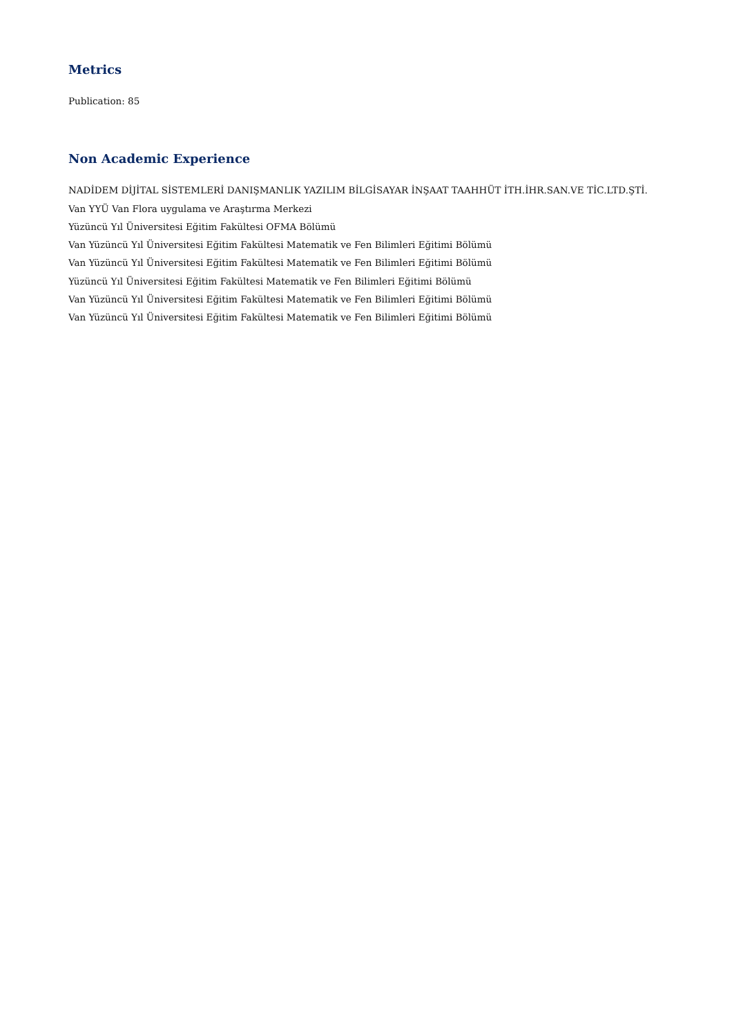Metrics
Publication: 85
Non Academic Experience
NADİDEM DİJİTAL SİSTEMLERİ DANIŞMANLIK YAZILIM BİLGİSAYAR İNŞAAT TAAHHÜT İTH.İHR.SAN.VE TİC.LTD.ŞTİ.
Van YYÜ Van Flora uygulama ve Araştırma Merkezi
Yüzüncü Yıl Üniversitesi Eğitim Fakültesi OFMA Bölümü
Van Yüzüncü Yıl Üniversitesi Eğitim Fakültesi Matematik ve Fen Bilimleri Eğitimi Bölümü
Van Yüzüncü Yıl Üniversitesi Eğitim Fakültesi Matematik ve Fen Bilimleri Eğitimi Bölümü
Yüzüncü Yıl Üniversitesi Eğitim Fakültesi Matematik ve Fen Bilimleri Eğitimi Bölümü
Van Yüzüncü Yıl Üniversitesi Eğitim Fakültesi Matematik ve Fen Bilimleri Eğitimi Bölümü
Van Yüzüncü Yıl Üniversitesi Eğitim Fakültesi Matematik ve Fen Bilimleri Eğitimi Bölümü